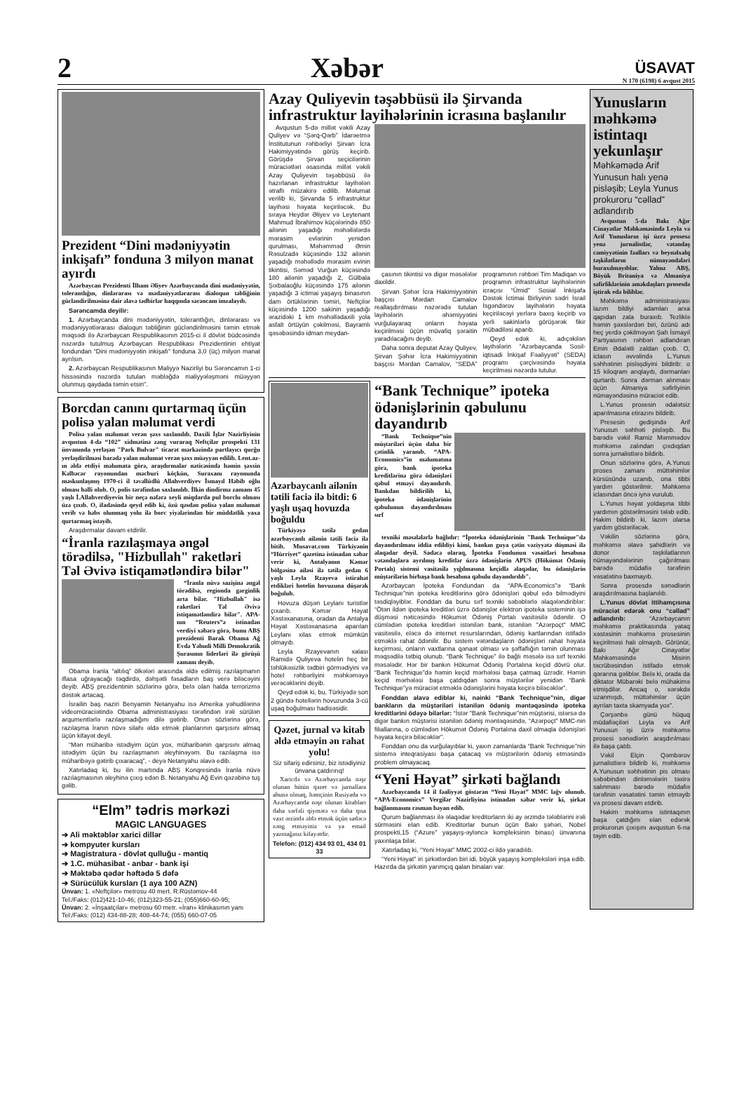2
Xəbər
ÜSAVAT
N 170 (6198) 6 avqust 2015
Prezident “Dini mədəniyyətin inkişafı” fonduna 3 milyon manat ayırdı
Azərbaycan Prezidenti İlham Əliyev Azərbaycanda dini mədəniyyətin, tolerantlığın, dinlərarası və mədəniyyətlərarası dialoqun təbliğinin gücləndirilməsinə dair əlavə tədbirlər haqqında sərəncam imzalayıb.
Sərəncamda deyilir:
1. Azərbaycanda dini mədəniyyətin, tolerantlığın, dinlərarası və mədəniyyətlərarası dialoqun təbliğinin gücləndirilməsini təmin etmək məqsədi ilə Azərbaycan Respublikasının 2015-ci il dövlət büdcəsində nəzərdə tutulmuş Azərbaycan Respublikası Prezidentinin ehtiyat fondundan “Dini mədəniyyətin inkişafı” fonduna 3,0 (üç) milyon manat ayrılsın.
2. Azərbaycan Respublikasının Maliyyə Nazirliyi bu Sərəncamın 1-ci hissəsində nəzərdə tutulan məbləğdə maliyyələşməni müəyyən olunmuş qaydada təmin etsin".
Borcdan canını qurtarmaq üçün polisə yalan məlumat verdi
Polisə yalan məlumat verən şəxs saxlanılıb. Daxili İşlər Nazirliyinin avqustun 4-də “102” xidmətinə zəng vuraraq Neftçilər prospekti 131 ünvanında yerləşən "Park Bulvar" ticarət mərkəzində partlayıcı qurğu yerləşdirilməsi barədə yalan məlumat verən şəxs müəyyən edilib. Lent.az-ın əldə etdiyi məlumata görə, araşdırmalar nəticəsində həmin şəxsin Kəlbəcər rayonundan məcburi köçkün, Suraxanı rayonunda məskunlaşmış 1970-ci il təvəllüdlü Allahverdiyev İsmayıl Həbib oğlu olması bəlli olub. O, polis tərəfindən saxlanılıb. İlkin dindirmə zamanı 45 yaşlı İ.Allahverdiyevin bir neçə nəfərə xeyli miqdarda pul borclu olması üzə çıxıb. O, ifadəsində qeyd edib ki, özü qəsdən polisə yalan məlumat verib və həbs olunmaq yolu ilə borc yiyələrindən bir müddətlik yaxa qurtarmaq istəyib.
Araşdırmalar davam etdirilir.
“İranla razılaşmaya əngəl törədilsə, "Hizbullah" raketləri Təl Əvivə istiqamətləndirə bilər"
“İranla nüvə sazişinə əngəl törədilsə, regionda gərginlik arta bilər. "Hizbullah" isə raketləri Təl Əvivə istiqamətləndirə bilər". APA-nın “Reuters”ə istinadən verdiyi xəbərə görə, bunu ABŞ prezidenti Barak Obama Ağ Evdə Yəhudi Milli Demokratik Şurasının liderləri ilə görüşü zamanı deyib.
Obama İranla “altılıq” ölkələri arasında əldə edilmiş razılaşmanın iflasa uğrayacağı təqdirdə, dəhşətli fəsadların baş verə biləcəyini deyib. ABŞ prezidentinin sözlərinə görə, belə olan halda terrorizmə dəstək artacaq.
İsrailin baş naziri Benyamin Netanyahu isə Amerika yəhudilərinə videomüraciətində Obama administrasiyası tərəfindən irəli sürülən arqumentlərlə razılaşmadığını dilə gətirib. Onun sözlərinə görə, razılaşma İranın nüvə silahı əldə etmək planlarının qarşısını almaq üçün kifayət deyil.
“Mən müharibə istədiyim üçün yox, müharibənin qarşısını almaq istədiyim üçün bu razılaşmanın əleyhinəyəm. Bu razılaşma isə müharibəyə gətirib çıxaracaq”, - deyə Netanyahu əlavə edib.
Xatırladaq ki, bu ilin martında ABŞ Konqresində İranla nüvə razılaşmasının əleyhinə çıxış edən B. Netanyahu Ağ Evin qəzəbinə tuş gəlib.
“Elm” tədris mərkəzi
MAGIC LANGUAGES
➔ Ali məktəblər xarici dillər
➔ kompyuter kursları
➔ Magistratura - dövlət qulluğu - məntiq
➔ 1.C. mühasibat - anbar - bank işi
➔ Məktəbə qədər həftədə 5 dəfə
➔ Sürücülük kursları (1 aya 100 AZN)
Ünvan: 1. «Neftçilər» metrosu 40 mert. R.Rüstəmov-44
Tel:/Faks: (012)421-10-46; (012)323-55-21; (055)660-60-95;
Ünvan: 2. «İnşaatçılar» metrosu 60 metr. «İran» klinikasının yanı
Tel:/Faks: (012) 434-88-28; 408-44-74; (055) 660-07-05
Azay Quliyevin təşəbbüsü ilə Şirvanda infrastruktur layihələrinin icrasına başlanılır
Avqustun 5-də millət vəkili Azay Quliyev və “Şərq-Qərb” İdarəetmə İnstitutunun rəhbərliyi Şirvan İcra Hakimiyyətində görüş keçirib. Görüşdə Şirvan seçicilərinin müraciətləri əsasında millət vəkili Azay Quliyevin təşəbbüsü ilə hazırlanan infrastruktur layihələri ətraflı müzakirə edilib. Məlumat verilib ki, Şirvanda 5 infrastruktur layihəsi həyata keçiriləcək. Bu sıraya Heydər Əliyev və Leytenant Mahmud İbrahimov küçələrində 850 ailənin yaşadığı məhəllələrdə mərasim evlərinin yenidən qurulması, Məhəmməd Əmin Rəsulzadə küçəsində 132 ailənin yaşadığı məhəllədə mərasim evinin tikintisi, Səməd Vurğun küçəsində 180 ailənin yaşadığı 2, Gülbala Şıxbalaoğlu küçəsində 175 ailənin yaşadığı 3 ictimai yaşayış binasının dam örtüklərinin təmiri, Neftçilər küçəsində 1200 sakinin yaşadığı ərazidəki 1 km məhəllədaxili yola asfalt örtüyün çəkilməsi, Bayramlı qəsəbəsində idman meydan-
çasının tikintisi və digər məsələlər daxildir.
Şirvan Şəhər İcra Hakimiyyətinin başçısı Mərdan Camalov reallaşdırılması nəzərədə tutulan layihələrin əhəmiyyətini vurğulayaraq onların həyata keçirilməsi üçün müvafiq şəraitin yaradılacağını deyib.
Daha sonra deputat Azay Quliyev, Şirvan Şəhər İcra Hakimiyyətinin başçısı Mərdan Camalov, “SEDA” proqramının rəhbəri Tim Madiqan və proqramın infrastruktur layihələrinin icraçısı “Ümid” Sosial İnkişafa Dəstək İctimai Birliyinin sədri İsrail İsgəndərov layihələrin həyata keçiriləcəyi yerlərə baxış keçirib və yerli sakinlərlə görüşərək fikir mübadiləsi aparıb.
Qeyd edək ki, adıçəkilən layihələrin “Azərbaycanda Sosil-iqtisadi İnkişaf Fəaliyyəti” (SEDA) proqramı çərçivəsində həyata keçirilməsi nəzərdə tutulur.
Azərbaycanlı ailənin tətili faciə ilə bitdi: 6 yaşlı uşaq hovuzda boğuldu
Türkiyəyə tətilə gedən azərbaycanlı ailənin tətili faciə ilə bitib. Musavat.com Türkiyənin “Hürriyet” qəzetinə istinadən xəbər verir ki, Antalyanın Kəmər bölgəsinə ailəsi ilə tətilə gedən 6 yaşlı Leyla Rzayeva istirahət etdikləri hotelin hovuzuna düşərək boğulub.
Hovuza düşən Leylanı turistlər çıxarıb. Kəmər Həyat Xəstəxanasına, oradan da Antalya Həyat Xəstəxanasına aparılan Leylanı xilas etmək mümkün olmayıb.
Leyla Rzayevanın xalası Ramidə Quliyeva hotelin heç bir təhlükəsizlik tədbiri görmədiyini və hotel rəhbərliyini məhkəməyə verəcəklərini deyib.
Qeyd edək ki, bu, Türkiyədə son 2 gündə hotellərin hovuzunda 3-cü uşaq boğulması hadisəsidir.
Qəzet, jurnal və kitab əldə etməyin ən rahat yolu!
Siz sifariş edirsiniz, biz istədiyiniz ünvana çatdırırıq!
Xaricdə və Azərbaycanda nəşr olunan bütün qəzet və jurnallara abunə olmaq, həmçinin Rusiyada və Azərbaycanda nəşr olunan kitabları daha sərfəli qiymətə və daha qısa vaxt ərzində əldə etmək üçün sadəcə zəng etməyiniz və ya email yazmağınız kifayətdir.
Telefon: (012) 434 93 01, 434 01 33
“Bank Technique” ipoteka ödənişlərinin qəbulunu dayandırıb
“Bank Technique”nin müştəriləri üçün daha bir çətinlik yaranıb. “APA-Economics”in məlumatına görə, bank ipoteka kreditlərinə görə ödənişləri qəbul etməyi dayandırıb. Bankdan bildirilib ki, ipoteka ödənişlərinin qəbulunun dayandırılması sırf
texniki məsələlərlə bağlıdır: “İpoteka ödənişlərinin "Bank Technique"də dayandırılması iddia edildiyi kimi, bankın guya çətin vəziyyətə düşməsi ilə əlaqədar deyil. Sadəcə olaraq, İpoteka Fondunun vəsaitləri hesabına vətəndaşlara ayrılmış kreditlər üzrə ödənişlərin APUS (Hökümət Ödəniş Portalı) sistemi vasitəsilə yığılmasına keçidlə əlaqədar, bu ödənişlərin müştərilərin birbaşa bank hesabına qəbulu dayandırılıb".
Azərbaycan İpoteka Fondundan da “APA-Economics”ə “Bank Technique”nin ipoteka kreditlərinə görə ödənişləri qəbul edə bilmədiyini təsdiqləyiblər. Fonddan da bunu sırf texniki səbəblərlə əlaqələndiriblər: “Ötən ildən ipoteka kreditləri üzrə ödənişlər elektron ipoteka sisteminin işə düşməsi nəticəsində Hökumət Ödəniş Portalı vasitəsilə ödənilir. O cümlədən ipoteka kreditləri istənilən bank, istənilən "Azərpoçt" MMC vasitəsilə, eləcə də internet resurslarından, ödəniş kartlarından istifadə etməklə rahat ödənilir. Bu sistem vətəndaşların ödənişləri rahat həyata keçirməsi, onların vaxtlarına qənaət olması və şəffaflığın təmin olunması məqsədilə tətbiq olunub. “Bank Technique” ilə bağlı məsələ isə sırf texniki məsələdir. Hər bir bankın Hökumət Ödəniş Portalına keçid dövrü olur. “Bank Technique”də həmin keçid mərhələsi başa çatmaq üzrədir. Həmin keçid mərhələsi başa çatdıqdan sonra müştərilər yenidən “Bank Technique”yə müraciət etməklə ödənişlərini həyata keçirə biləcəklər”.
Fonddan əlavə ediblər ki, nəinki “Bank Technique”nin, digər bankların da müştəriləri istənilən ödəniş məntəqəsində ipoteka kreditlərini ödəyə bilərlər: “İstər "Bank Technique"nin müştərisi, istərsə də digər bankın müştərisi istənilən ödəniş məntəqəsində, “Azərpoçt” MMC-nin filiallarına, o cümlədən Hökumət Ödəniş Portalına daxil olmaqla ödənişləri həyata keçirə biləcəklər".
Fonddan onu da vurğulayıblar ki, yaxın zamanlarda “Bank Technique”nin sistemə inteqrasiyası başa çatacaq və müştərilərin ödəniş etməsində problem olmayacaq.
“Yeni Həyat” şirkəti bağlandı
Azərbaycanda 14 il fəaliyyət göstərən “Yeni Həyat” MMC ləğv olunub. “APA-Economics” Vergilər Nazirliyinə istinadən xəbər verir ki, şirkət bağlanmasını rəsmən bəyan edib.
Qurum bağlanması ilə əlaqədar kreditorların iki ay ərzində tələblərini irəli sürməsini elan edib. Kreditorlar bunun üçün Bakı şəhəri, Nobel prospekti,15 (“Azure” yaşayış-əyləncə kompleksinin binası) ünvanına yaxınlaşa bilər.
Xatırladaq ki, “Yeni Həyat” MMC 2002-ci ildə yaradılıb.
“Yeni Həyat” iri şirkətlərdən biri idi, böyük yaşayış kompleksləri inşa edib. Hazırda da şirkətin yarımçıq qalan binaları var.
Yunusların məhkəmə istintaqı yekunlaşır
Məhkəmədə Arif Yunusun halı yenə pisləşib; Leyla Yunus prokuroru “cəllad” adlandırıb
Avqustun 5-də Bakı Ağır Cinayətlər Məhkəməsində Leyla və Arif Yunusların işi üzrə prosesə yenə jurnalistlər, vətəndaş cəmiyyətinin fəalları və beynəlxalq təşkilatların nümayəndələri buraxılmayıblar. Yalnız ABŞ, Böyük Britaniya və Almaniya səfirliklərinin əməkdaşları prosesdə iştirak edə biliblər.
Məhkəmə administrasiyası lazım bildiyi adamları arxa qapıdan zala buraxıb. Tezliklə həmin şəxslərdən biri, özünü adı heç yerdə çəkilməyən Şah İsmayıl Partiyasının rəhbəri adlandıran Emin Ədalətli zaldan çıxıb. O, iclasın əvvəlində L.Yunus səhhətinin pisləşdiyini bildirib: o 15 kiloqram arıqlayıb, dərmanları qurtarıb. Sonra dərman alınması üçün Almaniya səfirliyinin nümayəndəsinə müraciət edib.
L.Yunus prosesin ədalətsiz aparılmasına etirazını bildirib.
Presesin gedişində Arif Yunusun səhhəti pisləşib. Bu barədə vəkil Ramiz Məmmədov məhkəmə zalından çıxdıqdan sonra jurnalistlərə bildirib.
Onun sözlərinə görə, A.Yunus proses zamanı müttəhimlər kürsüsündə uzanıb, ona tibbi yardım göstərilmir. Məhkəmə iclasından öncə iynə vurulub.
L.Yunus həyat yoldaşına tibbi yardımın göstərilməsini tələb edib. Hakim bildirib ki, lazım olarsa yardım göstəriləcək.
Vəkilin sözlərinə görə, məhkəmə əlavə şahidlərin və donor təşkilatlarının nümayəndələrinin çağırılması barədə müdafiə tərəfinin vəsatətinə baxmayıb.
Sonra prosesdə sənədlərin araşdırılmasına başlanılıb.
L.Yunus dövlət ittihamçısına müraciət edərək onu “cəllad” adlandırıb: “Azərbaycanın məhkəmə praktikasında yataq xəstəsinin məhkəmə prosesinin keçirilməsi halı olmayıb. Görünür, Bakı Ağır Cinayətlər Məhkəməsində Misirin təcrübəsindən istifadə etmək qərarına gəliblər. Belə ki, orada da diktator Mübarəki belə mühakimə etmişdilər. Ancaq o, xərəkdə uzanmışdı, müttəhimlər üçün ayrılan taxta skamyada yox”.
Çərşənbə günü hüquq müdafiəçiləri Leyla və Arif Yunusun işi üzrə məhkəmə prosesi sənədlərin araşdırılması ilə başa çatıb.
Vəkil Elçin Qəmbərov jurnalistlərə bildirib ki, məhkəmə A.Yunusun səhhətinin pis olması səbəbindən dinləmələrin təxirə salınması barədə müdafiə tərəfinin vəsatətini təmin etməyib və prosesi davam etdirib.
Hakim məhkəmə istintaqının başa çatdığını elan edərək prokurorun çıxışını avqustun 6-na təyin edib.